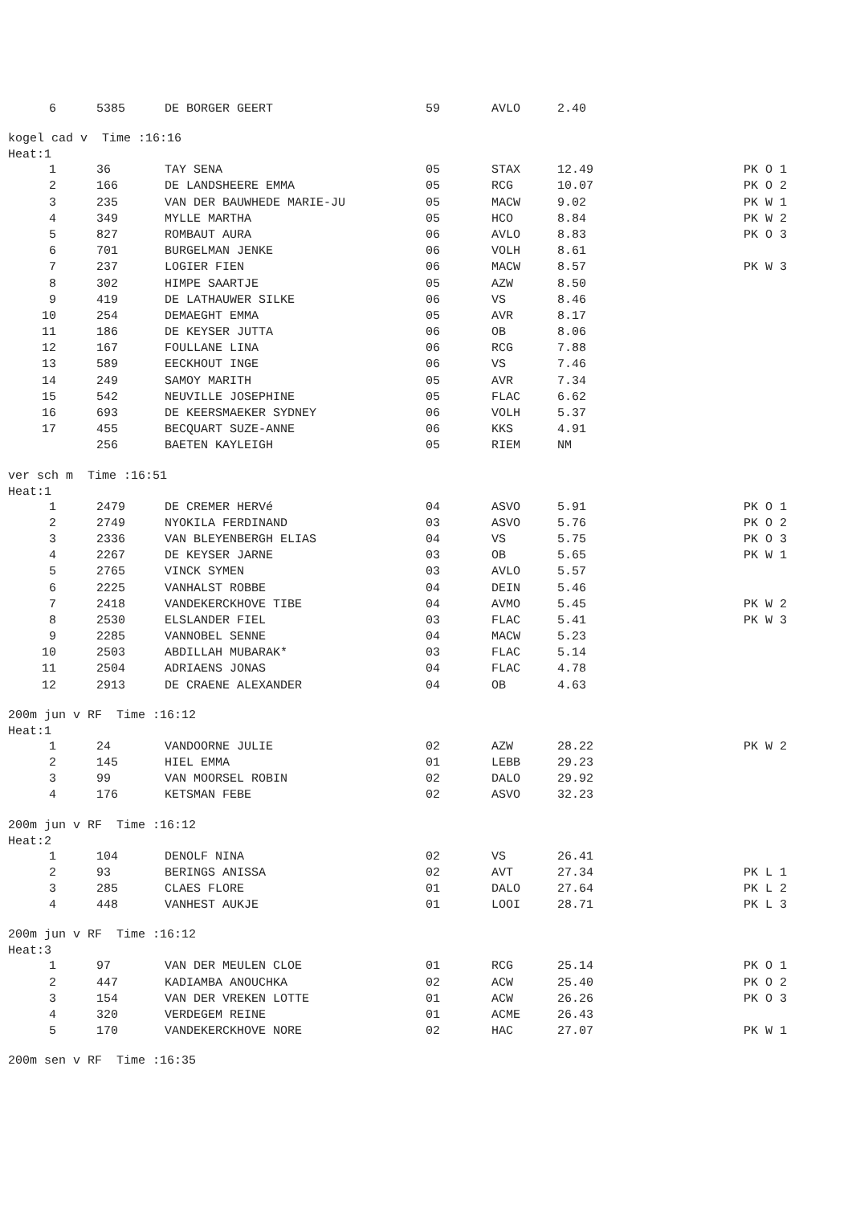| 6 | 5385 | DE BORGER GEERT | 59 | AVLO | 2.40 | |
kogel cad v Time :16:16
Heat:1
| 1 | 36 | TAY SENA | 05 | STAX | 12.49 | PK O 1 |
| 2 | 166 | DE LANDSHEERE EMMA | 05 | RCG | 10.07 | PK O 2 |
| 3 | 235 | VAN DER BAUWHEDE MARIE-JU | 05 | MACW | 9.02 | PK W 1 |
| 4 | 349 | MYLLE MARTHA | 05 | HCO | 8.84 | PK W 2 |
| 5 | 827 | ROMBAUT AURA | 06 | AVLO | 8.83 | PK O 3 |
| 6 | 701 | BURGELMAN JENKE | 06 | VOLH | 8.61 | |
| 7 | 237 | LOGIER FIEN | 06 | MACW | 8.57 | PK W 3 |
| 8 | 302 | HIMPE SAARTJE | 05 | AZW | 8.50 | |
| 9 | 419 | DE LATHAUWER SILKE | 06 | VS | 8.46 | |
| 10 | 254 | DEMAEGHT EMMA | 05 | AVR | 8.17 | |
| 11 | 186 | DE KEYSER JUTTA | 06 | OB | 8.06 | |
| 12 | 167 | FOULLANE LINA | 06 | RCG | 7.88 | |
| 13 | 589 | EECKHOUT INGE | 06 | VS | 7.46 | |
| 14 | 249 | SAMOY MARITH | 05 | AVR | 7.34 | |
| 15 | 542 | NEUVILLE JOSEPHINE | 05 | FLAC | 6.62 | |
| 16 | 693 | DE KEERSMAEKER SYDNEY | 06 | VOLH | 5.37 | |
| 17 | 455 | BECQUART SUZE-ANNE | 06 | KKS | 4.91 | |
| | 256 | BAETEN KAYLEIGH | 05 | RIEM | NM | |
ver sch m Time :16:51
Heat:1
| 1 | 2479 | DE CREMER HERVé | 04 | ASVO | 5.91 | PK O 1 |
| 2 | 2749 | NYOKILA FERDINAND | 03 | ASVO | 5.76 | PK O 2 |
| 3 | 2336 | VAN BLEYENBERGH ELIAS | 04 | VS | 5.75 | PK O 3 |
| 4 | 2267 | DE KEYSER JARNE | 03 | OB | 5.65 | PK W 1 |
| 5 | 2765 | VINCK SYMEN | 03 | AVLO | 5.57 | |
| 6 | 2225 | VANHALST ROBBE | 04 | DEIN | 5.46 | |
| 7 | 2418 | VANDEKERCKHOVE TIBE | 04 | AVMO | 5.45 | PK W 2 |
| 8 | 2530 | ELSLANDER FIEL | 03 | FLAC | 5.41 | PK W 3 |
| 9 | 2285 | VANNOBEL SENNE | 04 | MACW | 5.23 | |
| 10 | 2503 | ABDILLAH MUBARAK* | 03 | FLAC | 5.14 | |
| 11 | 2504 | ADRIAENS JONAS | 04 | FLAC | 4.78 | |
| 12 | 2913 | DE CRAENE ALEXANDER | 04 | OB | 4.63 | |
200m jun v RF Time :16:12
Heat:1
| 1 | 24 | VANDOORNE JULIE | 02 | AZW | 28.22 | PK W 2 |
| 2 | 145 | HIEL EMMA | 01 | LEBB | 29.23 | |
| 3 | 99 | VAN MOORSEL ROBIN | 02 | DALO | 29.92 | |
| 4 | 176 | KETSMAN FEBE | 02 | ASVO | 32.23 | |
200m jun v RF Time :16:12
Heat:2
| 1 | 104 | DENOLF NINA | 02 | VS | 26.41 | |
| 2 | 93 | BERINGS ANISSA | 02 | AVT | 27.34 | PK L 1 |
| 3 | 285 | CLAES FLORE | 01 | DALO | 27.64 | PK L 2 |
| 4 | 448 | VANHEST AUKJE | 01 | LOOI | 28.71 | PK L 3 |
200m jun v RF Time :16:12
Heat:3
| 1 | 97 | VAN DER MEULEN CLOE | 01 | RCG | 25.14 | PK O 1 |
| 2 | 447 | KADIAMBA ANOUCHKA | 02 | ACW | 25.40 | PK O 2 |
| 3 | 154 | VAN DER VREKEN LOTTE | 01 | ACW | 26.26 | PK O 3 |
| 4 | 320 | VERDEGEM REINE | 01 | ACME | 26.43 | |
| 5 | 170 | VANDEKERCKHOVE NORE | 02 | HAC | 27.07 | PK W 1 |
200m sen v RF Time :16:35